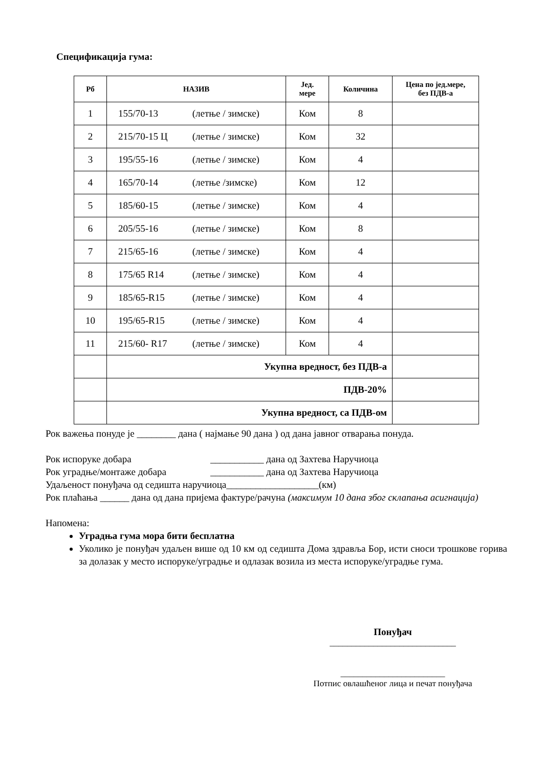Спецификација гума:
| Рб | НАЗИВ | Јед. мере | Количина | Цена по јед.мере, без ПДВ-а |
| --- | --- | --- | --- | --- |
| 1 | 155/70-13 (летње / зимске) | Ком | 8 | |
| 2 | 215/70-15 Ц (летње / зимске) | Ком | 32 | |
| 3 | 195/55-16 (летње / зимске) | Ком | 4 | |
| 4 | 165/70-14 (летње /зимске) | Ком | 12 | |
| 5 | 185/60-15 (летње / зимске) | Ком | 4 | |
| 6 | 205/55-16 (летње / зимске) | Ком | 8 | |
| 7 | 215/65-16 (летње / зимске) | Ком | 4 | |
| 8 | 175/65 R14 (летње / зимске) | Ком | 4 | |
| 9 | 185/65-R15 (летње / зимске) | Ком | 4 | |
| 10 | 195/65-R15 (летње / зимске) | Ком | 4 | |
| 11 | 215/60- R17 (летње / зимске) | Ком | 4 | |
| | Укупна вредност, без ПДВ-а | | | |
| | ПДВ-20% | | | |
| | Укупна вредност, са ПДВ-ом | | | |
Рок важења понуде је ________ дана ( најмање 90 дана ) од дана јавног отварања понуда.
Рок испоруке добара ___________ дана од Захтева Наручиоца
Рок уградње/монтаже добара ___________ дана од Захтева Наручиоца
Удаљеност понуђача од седишта наручиоца___________________(км)
Рок плаћања ______ дана од дана пријема фактуре/рачуна (максимум 10 дана због склапања асигнација)
Напомена:
Уградња гума мора бити бесплатна
Уколико је понуђач удаљен више од 10 км од седишта Дома здравља Бор, исти сноси трошкове горива за долазак у место испоруке/уградње и одлазак возила из места испоруке/уградње гума.
Понуђач
_____________________________
________________________
Потпис овлашћеног лица и печат понуђача